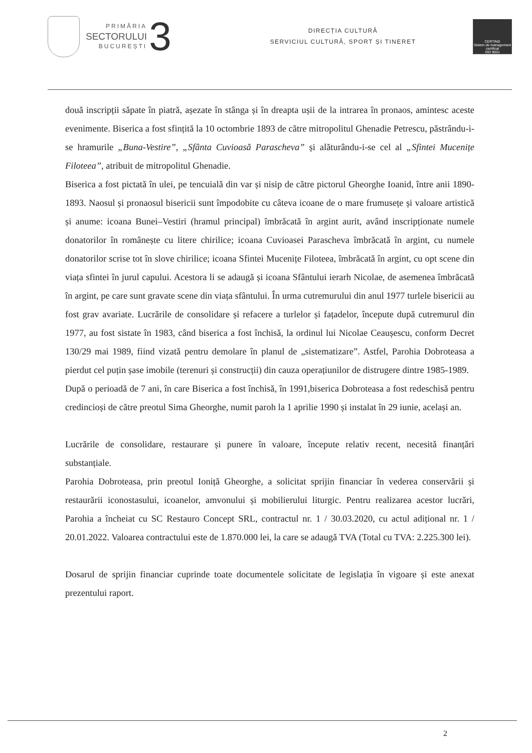PRIMĂRIA
SECTORULUI
BUCUREȘTI
3
DIRECȚIA CULTURĂ
SERVICIUL CULTURĂ, SPORT ȘI TINERET
CERTIND
Sistem de management certificat
ISO 9001
două inscripții săpate în piatră, așezate în stânga și în dreapta ușii de la intrarea în pronaos, amintesc aceste evenimente. Biserica a fost sfințită la 10 octombrie 1893 de către mitropolitul Ghenadie Petrescu, păstrându-i-se hramurile „Buna-Vestire”, „Sfânta Cuvioasă Parascheva” și alăturându-i-se cel al „Sfintei Mucenițe Filoteea”, atribuit de mitropolitul Ghenadie.
Biserica a fost pictată în ulei, pe tencuială din var și nisip de către pictorul Gheorghe Ioanid, între anii 1890-1893. Naosul și pronaosul bisericii sunt împodobite cu câteva icoane de o mare frumusețe și valoare artistică și anume: icoana Bunei–Vestiri (hramul principal) îmbrăcată în argint aurit, având inscripționate numele donatorilor în românește cu litere chirilice; icoana Cuvioasei Parascheva îmbrăcată în argint, cu numele donatorilor scrise tot în slove chirilice; icoana Sfintei Mucenițe Filoteea, îmbrăcată în argint, cu opt scene din viața sfintei în jurul capului. Acestora li se adaugă și icoana Sfântului ierarh Nicolae, de asemenea îmbrăcată în argint, pe care sunt gravate scene din viața sfântului. În urma cutremurului din anul 1977 turlele bisericii au fost grav avariate. Lucrările de consolidare și refacere a turlelor și fațadelor, începute după cutremurul din 1977, au fost sistate în 1983, când biserica a fost închisă, la ordinul lui Nicolae Ceaușescu, conform Decret 130/29 mai 1989, fiind vizată pentru demolare în planul de „sistematizare”. Astfel, Parohia Dobroteasa a pierdut cel puțin șase imobile (terenuri și construcții) din cauza operațiunilor de distrugere dintre 1985-1989.
După o perioadă de 7 ani, în care Biserica a fost închisă, în 1991,biserica Dobroteasa a fost redeschisă pentru credincioși de către preotul Sima Gheorghe, numit paroh la 1 aprilie 1990 și instalat în 29 iunie, același an.
Lucrările de consolidare, restaurare și punere în valoare, începute relativ recent, necesită finanțări substanțiale.
Parohia Dobroteasa, prin preotul Ioniță Gheorghe, a solicitat sprijin financiar în vederea conservării și restaurării iconostasului, icoanelor, amvonului și mobilierului liturgic. Pentru realizarea acestor lucrări, Parohia a încheiat cu SC Restauro Concept SRL, contractul nr. 1 / 30.03.2020, cu actul adițional nr. 1 / 20.01.2022. Valoarea contractului este de 1.870.000 lei, la care se adaugă TVA (Total cu TVA: 2.225.300 lei).
Dosarul de sprijin financiar cuprinde toate documentele solicitate de legislația în vigoare și este anexat prezentului raport.
2